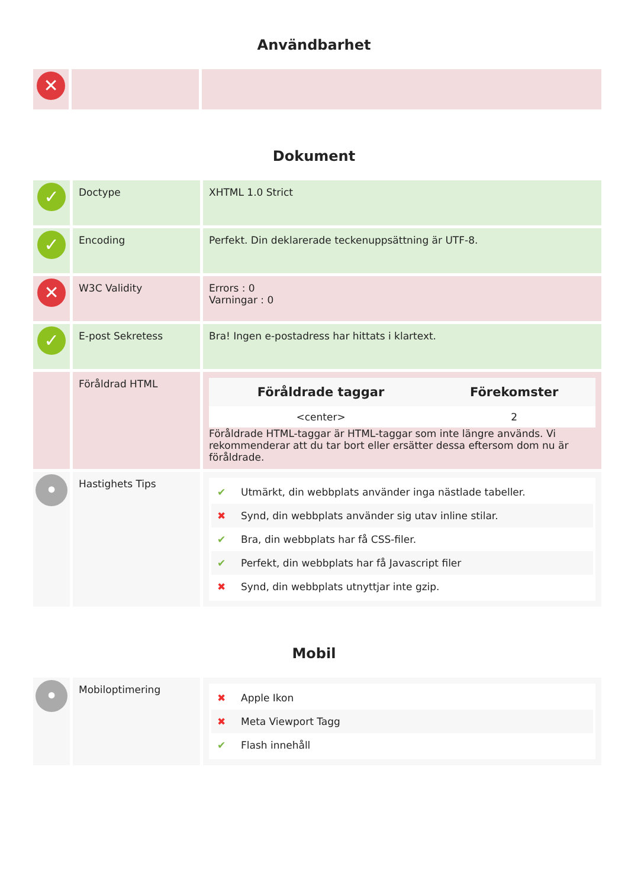Användbarhet
| ✕ | | |
Dokument
| ✓ | Doctype | XHTML 1.0 Strict |
| ✓ | Encoding | Perfekt. Din deklarerade teckenuppsättning är UTF-8. |
| ✕ | W3C Validity | Errors : 0 Varningar : 0 |
| ✓ | E-post Sekretess | Bra! Ingen e-postadress har hittats i klartext. |
| | Föråldrad HTML | / Föråldrade taggar / Förekomster / / --- / --- / / <center> / 2 / Föråldrade HTML-taggar är HTML-taggar som inte längre används. Vi rekommenderar att du tar bort eller ersätter dessa eftersom dom nu är föråldrade. |
| • | Hastighets Tips | ✔ Utmärkt, din webbplats använder inga nästlade tabeller. ✖ Synd, din webbplats använder sig utav inline stilar. ✔ Bra, din webbplats har få CSS-filer. ✔ Perfekt, din webbplats har få Javascript filer ✖ Synd, din webbplats utnyttjar inte gzip. |
Mobil
| • | Mobiloptimering | ✖ Apple Ikon ✖ Meta Viewport Tagg ✔ Flash innehåll |